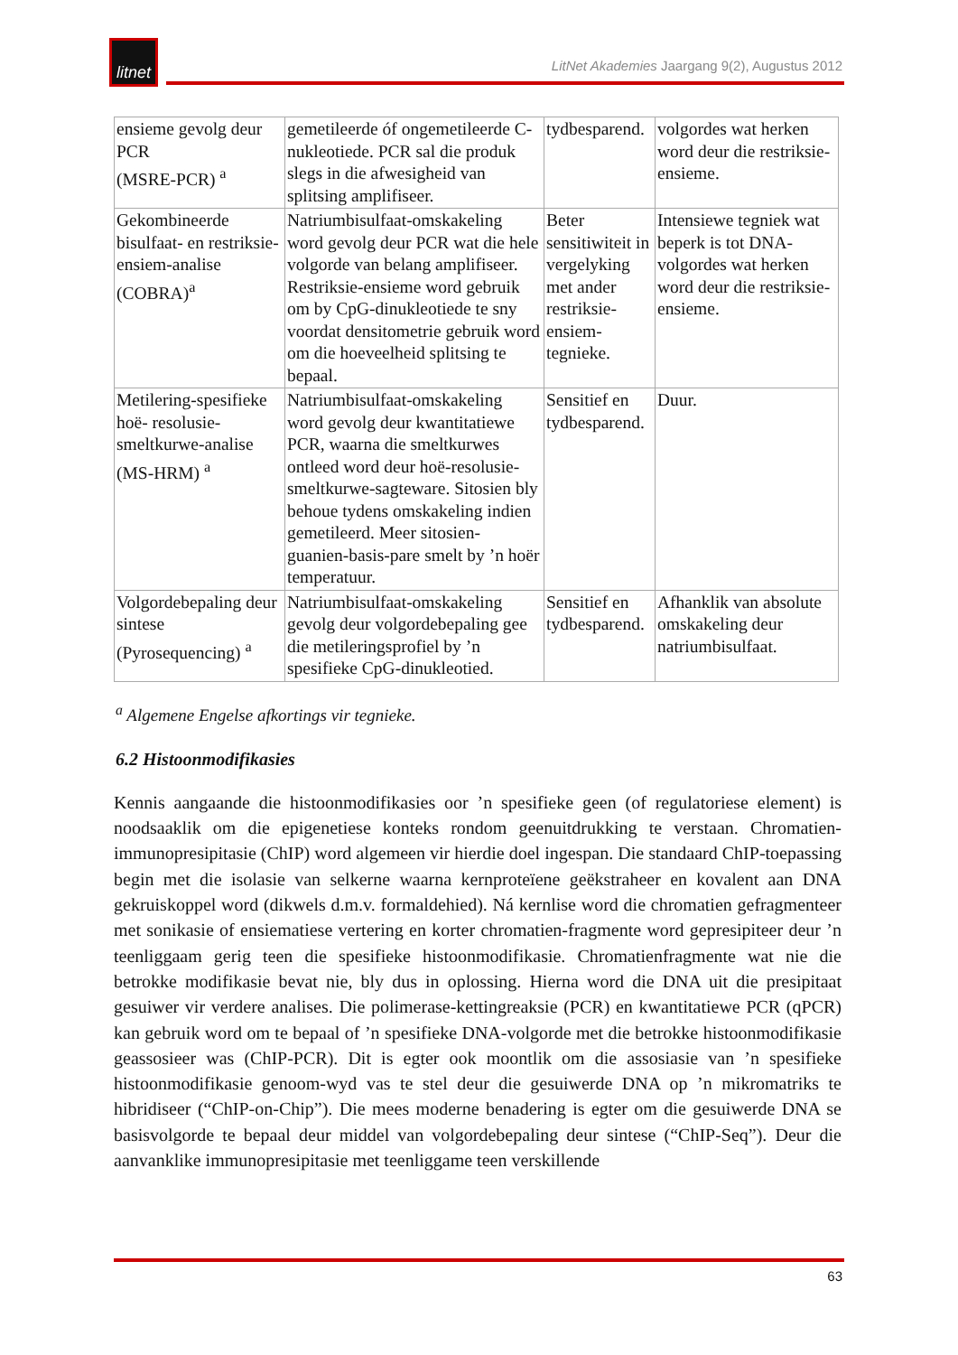litnet
LitNet Akademies Jaargang 9(2), Augustus 2012
| ensieme gevolg deur PCR (MSRE-PCR) <sup>a</sup> | gemetileerde óf ongemetileerde C-nukleotiede. PCR sal die produk slegs in die afwesigheid van splitsing amplifiseer. | tydbesparend. | volgordes wat herken word deur die restriksie-ensieme. |
| Gekombineerde bisulfaat- en restriksie-ensiem-analise (COBRA)<sup>a</sup> | Natriumbisulfaat-omskakeling word gevolg deur PCR wat die hele volgorde van belang amplifiseer. Restriksie-ensieme word gebruik om by CpG-dinukleotiede te sny voordat densitometrie gebruik word om die hoeveelheid splitsing te bepaal. | Beter sensitiwiteit in vergelyking met ander restriksie-ensiem-tegnieke. | Intensiewe tegniek wat beperk is tot DNA-volgordes wat herken word deur die restriksie-ensieme. |
| Metilering-spesifieke hoë- resolusie-smeltkurwe-analise (MS-HRM) <sup>a</sup> | Natriumbisulfaat-omskakeling word gevolg deur kwantitatiewe PCR, waarna die smeltkurwes ontleed word deur hoë-resolusie-smeltkurwe-sagteware. Sitosien bly behoue tydens omskakeling indien gemetileerd. Meer sitosien-guanien-basis-pare smelt by ’n hoër temperatuur. | Sensitief en tydbesparend. | Duur. |
| Volgordebepaling deur sintese (Pyrosequencing) <sup>a</sup> | Natriumbisulfaat-omskakeling gevolg deur volgordebepaling gee die metileringsprofiel by ’n spesifieke CpG-dinukleotied. | Sensitief en tydbesparend. | Afhanklik van absolute omskakeling deur natriumbisulfaat. |
<sup>a</sup> Algemene Engelse afkortings vir tegnieke.
6.2 Histoonmodifikasies
Kennis aangaande die histoonmodifikasies oor ’n spesifieke geen (of regulatoriese element) is noodsaaklik om die epigenetiese konteks rondom geenuitdrukking te verstaan. Chromatien-immunopresipitasie (ChIP) word algemeen vir hierdie doel ingespan. Die standaard ChIP-toepassing begin met die isolasie van selkerne waarna kernproteïene geëkstraheer en kovalent aan DNA gekruiskoppel word (dikwels d.m.v. formaldehied). Ná kernlise word die chromatien gefragmenteer met sonikasie of ensiematiese vertering en korter chromatien-fragmente word gepresipiteer deur ’n teenliggaam gerig teen die spesifieke histoonmodifikasie. Chromatienfragmente wat nie die betrokke modifikasie bevat nie, bly dus in oplossing. Hierna word die DNA uit die presipitaat gesuiwer vir verdere analises. Die polimerase-kettingreaksie (PCR) en kwantitatiewe PCR (qPCR) kan gebruik word om te bepaal of ’n spesifieke DNA-volgorde met die betrokke histoonmodifikasie geassosieer was (ChIP-PCR). Dit is egter ook moontlik om die assosiasie van ’n spesifieke histoonmodifikasie genoom-wyd vas te stel deur die gesuiwerde DNA op ’n mikromatriks te hibridiseer (“ChIP-on-Chip”). Die mees moderne benadering is egter om die gesuiwerde DNA se basisvolgorde te bepaal deur middel van volgordebepaling deur sintese (“ChIP-Seq”). Deur die aanvanklike immunopresipitasie met teenliggame teen verskillende
63